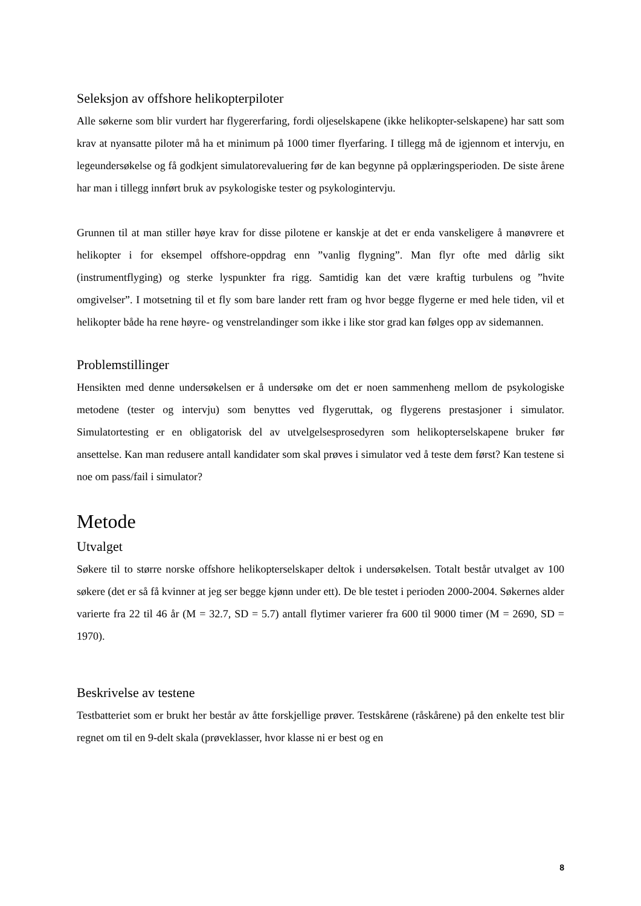Seleksjon av offshore helikopterpiloter
Alle søkerne som blir vurdert har flygererfaring, fordi oljeselskapene (ikke helikopter-selskapene) har satt som krav at nyansatte piloter må ha et minimum på 1000 timer flyerfaring. I tillegg må de igjennom et intervju, en legeundersøkelse og få godkjent simulatorevaluering før de kan begynne på opplæringsperioden. De siste årene har man i tillegg innført bruk av psykologiske tester og psykologintervju.
Grunnen til at man stiller høye krav for disse pilotene er kanskje at det er enda vanskeligere å manøvrere et helikopter i for eksempel offshore-oppdrag enn ”vanlig flygning”. Man flyr ofte med dårlig sikt (instrumentflyging) og sterke lyspunkter fra rigg. Samtidig kan det være kraftig turbulens og ”hvite omgivelser”. I motsetning til et fly som bare lander rett fram og hvor begge flygerne er med hele tiden, vil et helikopter både ha rene høyre- og venstrelandinger som ikke i like stor grad kan følges opp av sidemannen.
Problemstillinger
Hensikten med denne undersøkelsen er å undersøke om det er noen sammenheng mellom de psykologiske metodene (tester og intervju) som benyttes ved flygeruttak, og flygerens prestasjoner i simulator. Simulatortesting er en obligatorisk del av utvelgelsesprosedyren som helikopterselskapene bruker før ansettelse. Kan man redusere antall kandidater som skal prøves i simulator ved å teste dem først? Kan testene si noe om pass/fail i simulator?
Metode
Utvalget
Søkere til to større norske offshore helikopterselskaper deltok i undersøkelsen. Totalt består utvalget av 100 søkere (det er så få kvinner at jeg ser begge kjønn under ett). De ble testet i perioden 2000-2004. Søkernes alder varierte fra 22 til 46 år (M = 32.7, SD = 5.7) antall flytimer varierer fra 600 til 9000 timer (M = 2690, SD = 1970).
Beskrivelse av testene
Testbatteriet som er brukt her består av åtte forskjellige prøver. Testskårene (råskårene) på den enkelte test blir regnet om til en 9-delt skala (prøveklasser, hvor klasse ni er best og en
8